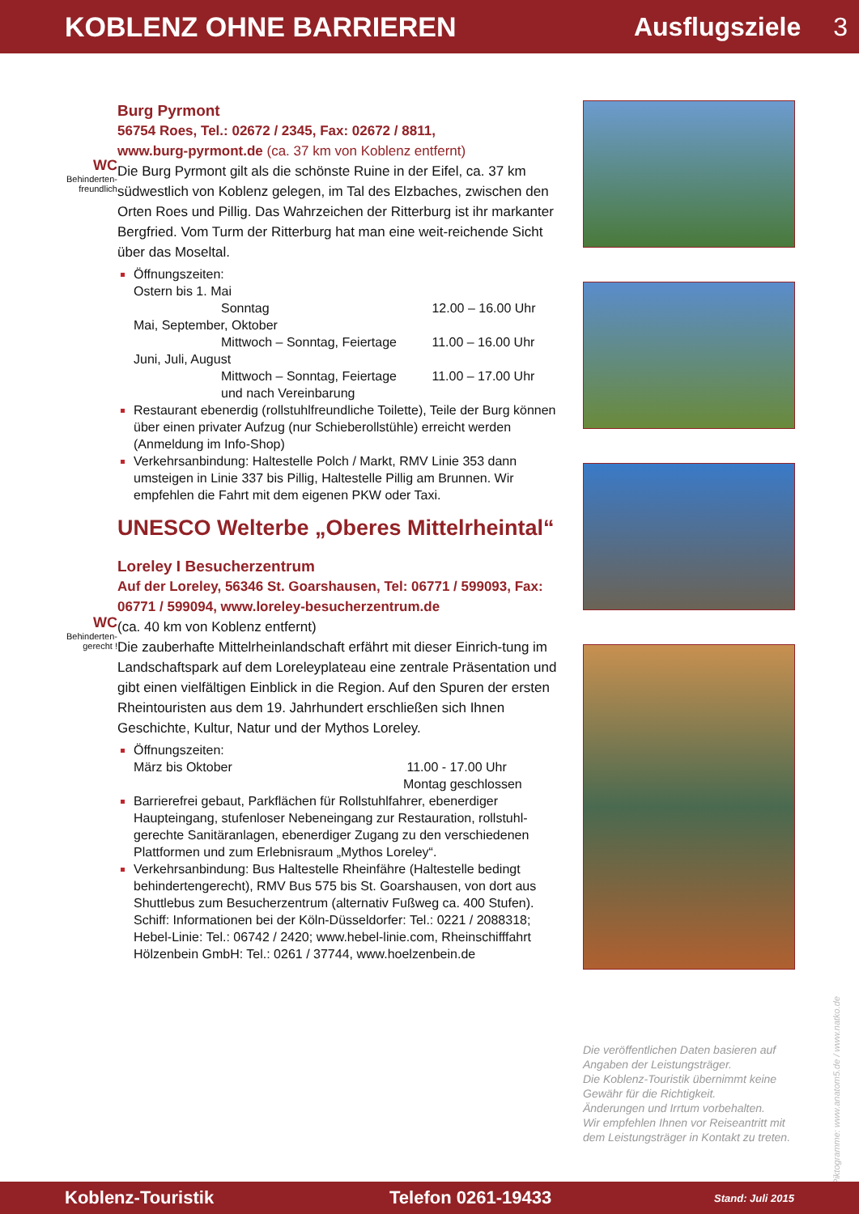KOBLENZ OHNE BARRIEREN Ausflugsziele 3
WC
Behinderten-
freundlich
WC
Behinderten-
gerecht !
Burg Pyrmont
56754 Roes, Tel.: 02672 / 2345, Fax: 02672 / 8811,
www.burg-pyrmont.de (ca. 37 km von Koblenz entfernt)
Die Burg Pyrmont gilt als die schönste Ruine in der Eifel, ca. 37 km südwestlich von Koblenz gelegen, im Tal des Elzbaches, zwischen den Orten Roes und Pillig. Das Wahrzeichen der Ritterburg ist ihr markanter Bergfried. Vom Turm der Ritterburg hat man eine weit-reichende Sicht über das Moseltal.
Öffnungszeiten:
Ostern bis 1. Mai
Sonntag 12.00 – 16.00 Uhr
Mai, September, Oktober
Mittwoch – Sonntag, Feiertage 11.00 – 16.00 Uhr
Juni, Juli, August
Mittwoch – Sonntag, Feiertage 11.00 – 17.00 Uhr
und nach Vereinbarung
Restaurant ebenerdig (rollstuhlfreundliche Toilette), Teile der Burg können über einen privater Aufzug (nur Schieberollstühle) erreicht werden (Anmeldung im Info-Shop)
Verkehrsanbindung: Haltestelle Polch / Markt, RMV Linie 353 dann umsteigen in Linie 337 bis Pillig, Haltestelle Pillig am Brunnen. Wir empfehlen die Fahrt mit dem eigenen PKW oder Taxi.
UNESCO Welterbe „Oberes Mittelrheintal“
Loreley I Besucherzentrum
Auf der Loreley, 56346 St. Goarshausen, Tel: 06771 / 599093, Fax: 06771 / 599094, www.loreley-besucherzentrum.de
(ca. 40 km von Koblenz entfernt)
Die zauberhafte Mittelrheinlandschaft erfährt mit dieser Einrich-tung im Landschaftspark auf dem Loreleyplateau eine zentrale Präsentation und gibt einen vielfältigen Einblick in die Region. Auf den Spuren der ersten Rheintouristen aus dem 19. Jahrhundert erschließen sich Ihnen Geschichte, Kultur, Natur und der Mythos Loreley.
Öffnungszeiten:
März bis Oktober 11.00 - 17.00 Uhr
Montag geschlossen
Barrierefrei gebaut, Parkflächen für Rollstuhlfahrer, ebenerdiger Haupteingang, stufenloser Nebeneingang zur Restauration, rollstuhl-gerechte Sanitäranlagen, ebenerdiger Zugang zu den verschiedenen Plattformen und zum Erlebnisraum „Mythos Loreley“.
Verkehrsanbindung: Bus Haltestelle Rheinfähre (Haltestelle bedingt behindertengerecht), RMV Bus 575 bis St. Goarshausen, von dort aus Shuttlebus zum Besucherzentrum (alternativ Fußweg ca. 400 Stufen). Schiff: Informationen bei der Köln-Düsseldorfer: Tel.: 0221 / 2088318; Hebel-Linie: Tel.: 06742 / 2420; www.hebel-linie.com, Rheinschifffahrt Hölzenbein GmbH: Tel.: 0261 / 37744, www.hoelzenbein.de
Die veröffentlichen Daten basieren auf Angaben der Leistungsträger.
Die Koblenz-Touristik übernimmt keine Gewähr für die Richtigkeit.
Änderungen und Irrtum vorbehalten.
Wir empfehlen Ihnen vor Reiseantritt mit dem Leistungsträger in Kontakt zu treten.
© Piktogramme: www.anatom5.de / www.natko.de
Koblenz-Touristik Telefon 0261-19433 Stand: Juli 2015